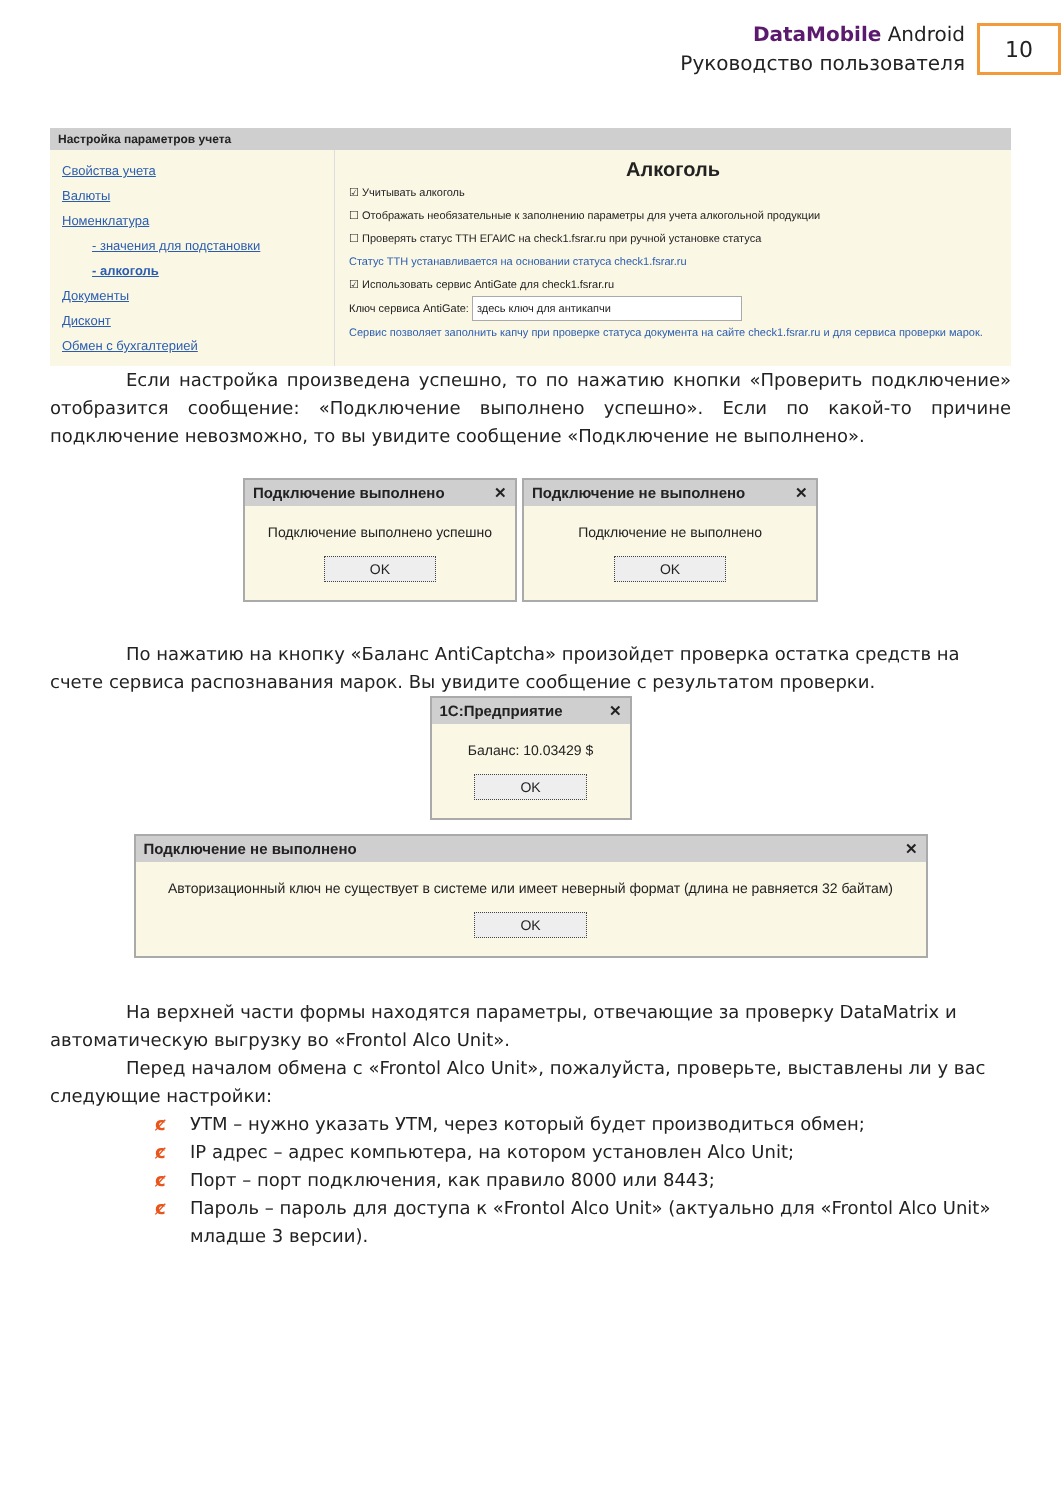DataMobile Android
Руководство пользователя
10
Настройка параметров учета
Свойства учета
Валюты
Номенклатура
- значения для подстановки
- алкоголь
Документы
Дисконт
Обмен с бухгалтерией
Алкоголь
☑ Учитывать алкоголь
☐ Отображать необязательные к заполнению параметры для учета алкогольной продукции
☐ Проверять статус ТТН ЕГАИС на check1.fsrar.ru при ручной установке статуса
Статус ТТН устанавливается на основании статуса check1.fsrar.ru
☑ Использовать сервис AntiGate для check1.fsrar.ru
Ключ сервиса AntiGate: здесь ключ для антикапчи
Сервис позволяет заполнить капчу при проверке статуса документа на сайте check1.fsrar.ru и для сервиса проверки марок.
Если настройка произведена успешно, то по нажатию кнопки «Проверить подключение» отобразится сообщение: «Подключение выполнено успешно». Если по какой-то причине подключение невозможно, то вы увидите сообщение «Подключение не выполнено».
Подключение выполнено ✕
Подключение выполнено успешно
OK
Подключение не выполнено ✕
Подключение не выполнено
OK
По нажатию на кнопку «Баланс AntiCaptcha» произойдет проверка остатка средств на счете сервиса распознавания марок. Вы увидите сообщение с результатом проверки.
1С:Предприятие ✕
Баланс: 10.03429 $
OK
Подключение не выполнено ✕
Авторизационный ключ не существует в системе или имеет неверный формат (длина не равняется 32 байтам)
OK
На верхней части формы находятся параметры, отвечающие за проверку DataMatrix и автоматическую выгрузку во «Frontol Alco Unit».
Перед началом обмена с «Frontol Alco Unit», пожалуйста, проверьте, выставлены ли у вас следующие настройки:
ȼ УТМ – нужно указать УТМ, через который будет производиться обмен;
ȼ IP адрес – адрес компьютера, на котором установлен Alco Unit;
ȼ Порт – порт подключения, как правило 8000 или 8443;
ȼ Пароль – пароль для доступа к «Frontol Alco Unit» (актуально для «Frontol Alco Unit» младше 3 версии).